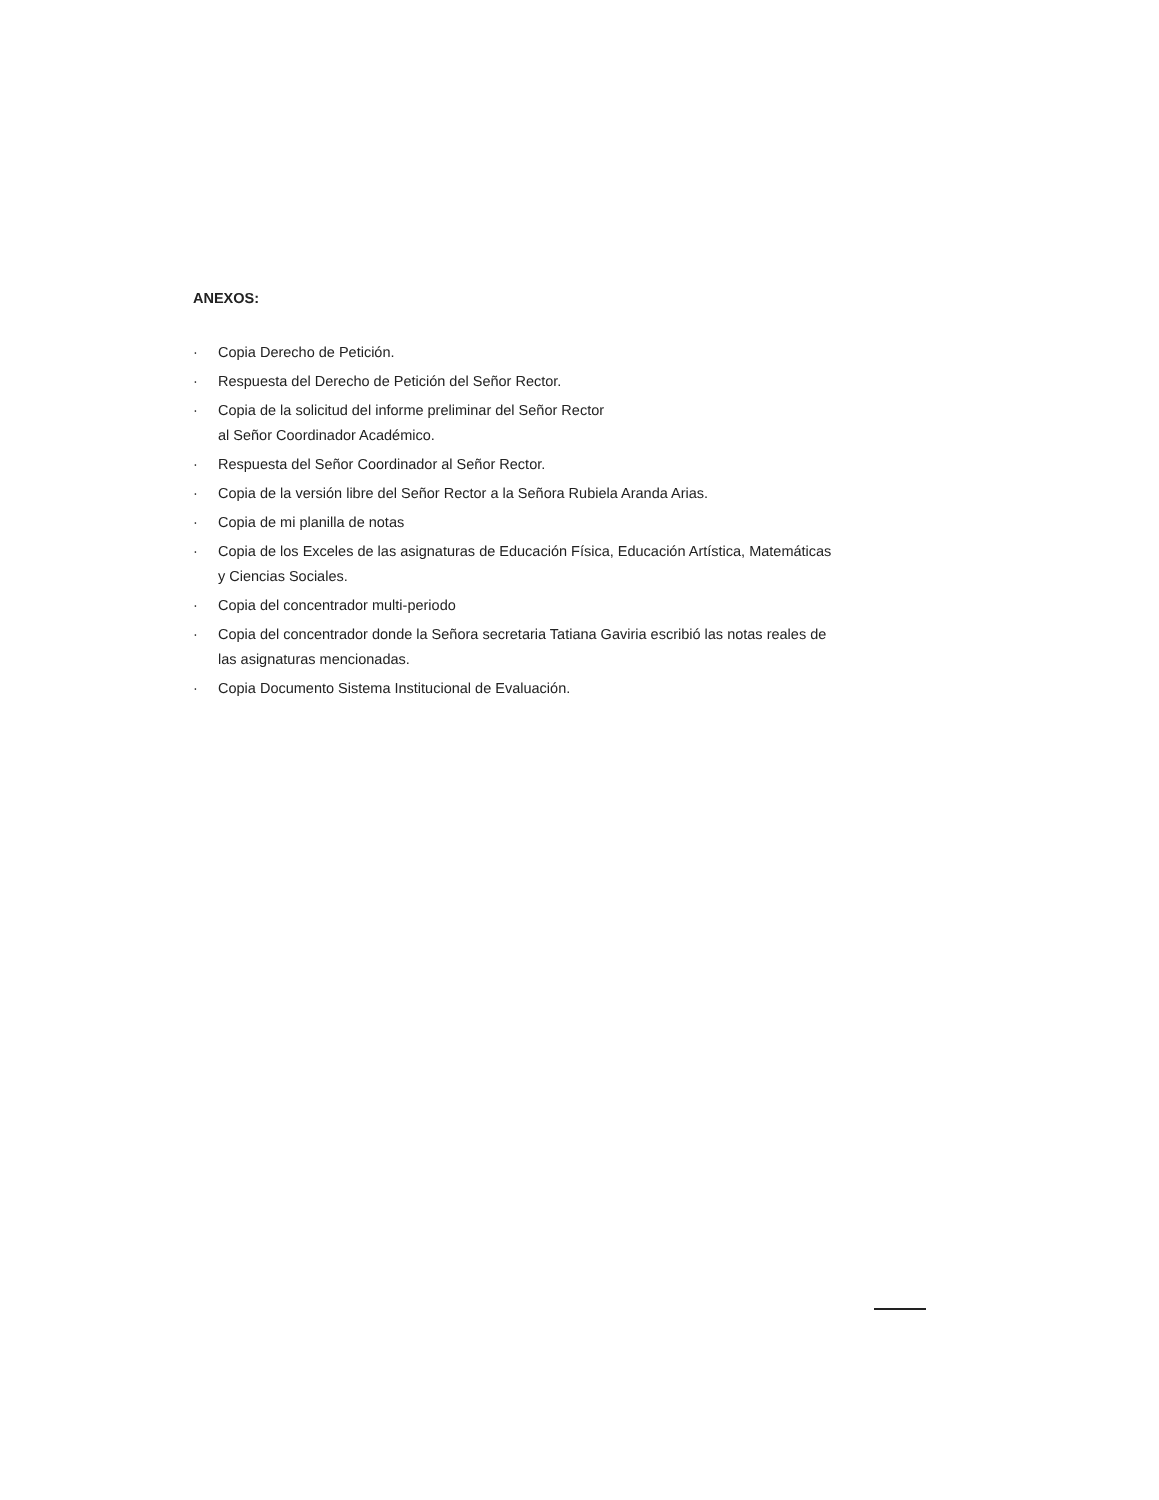ANEXOS:
· Copia Derecho de Petición.
· Respuesta del Derecho de Petición del Señor Rector.
· Copia de la solicitud del informe preliminar del Señor Rector
al Señor Coordinador Académico.
· Respuesta del Señor Coordinador al Señor Rector.
· Copia de la versión libre del Señor Rector a la Señora Rubiela Aranda Arias.
· Copia de mi planilla de notas
· Copia de los Exceles de las asignaturas de Educación Física, Educación Artística, Matemáticas y Ciencias Sociales.
· Copia del concentrador multi-periodo
· Copia del concentrador donde la Señora secretaria Tatiana Gaviria escribió las notas reales de las asignaturas mencionadas.
· Copia Documento Sistema Institucional de Evaluación.